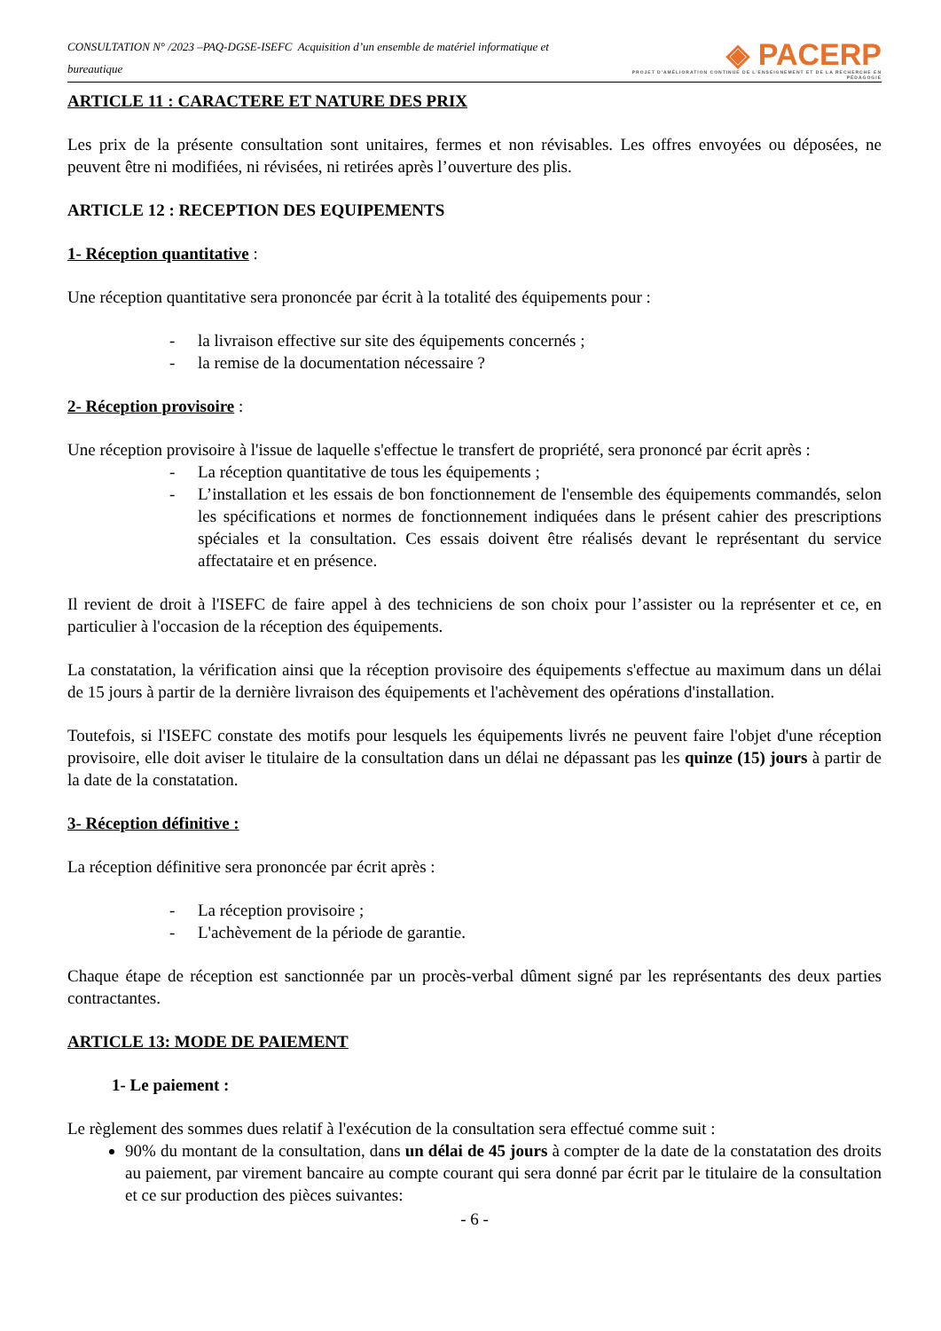CONSULTATION N° /2023 –PAQ-DGSE-ISEFC Acquisition d’un ensemble de matériel informatique et bureautique
◈ PACERP
PROJET D'AMÉLIORATION CONTINUE DE L'ENSEIGNEMENT ET DE LA RECHERCHE EN PÉDAGOGIE
ARTICLE 11 : CARACTERE ET NATURE DES PRIX
Les prix de la présente consultation sont unitaires, fermes et non révisables. Les offres envoyées ou déposées, ne peuvent être ni modifiées, ni révisées, ni retirées après l’ouverture des plis.
ARTICLE 12 : RECEPTION DES EQUIPEMENTS
1- Réception quantitative :
Une réception quantitative sera prononcée par écrit à la totalité des équipements pour :
- la livraison effective sur site des équipements concernés ;
- la remise de la documentation nécessaire ?
2- Réception provisoire :
Une réception provisoire à l'issue de laquelle s'effectue le transfert de propriété, sera prononcé par écrit après :
- La réception quantitative de tous les équipements ;
- L’installation et les essais de bon fonctionnement de l'ensemble des équipements commandés, selon les spécifications et normes de fonctionnement indiquées dans le présent cahier des prescriptions spéciales et la consultation. Ces essais doivent être réalisés devant le représentant du service affectataire et en présence.
Il revient de droit à l'ISEFC de faire appel à des techniciens de son choix pour l’assister ou la représenter et ce, en particulier à l'occasion de la réception des équipements.
La constatation, la vérification ainsi que la réception provisoire des équipements s'effectue au maximum dans un délai de 15 jours à partir de la dernière livraison des équipements et l'achèvement des opérations d'installation.
Toutefois, si l'ISEFC constate des motifs pour lesquels les équipements livrés ne peuvent faire l'objet d'une réception provisoire, elle doit aviser le titulaire de la consultation dans un délai ne dépassant pas les quinze (15) jours à partir de la date de la constatation.
3- Réception définitive :
La réception définitive sera prononcée par écrit après :
- La réception provisoire ;
- L'achèvement de la période de garantie.
Chaque étape de réception est sanctionnée par un procès-verbal dûment signé par les représentants des deux parties contractantes.
ARTICLE 13: MODE DE PAIEMENT
1- Le paiement :
Le règlement des sommes dues relatif à l'exécution de la consultation sera effectué comme suit :
90% du montant de la consultation, dans un délai de 45 jours à compter de la date de la constatation des droits au paiement, par virement bancaire au compte courant qui sera donné par écrit par le titulaire de la consultation et ce sur production des pièces suivantes:
- 6 -